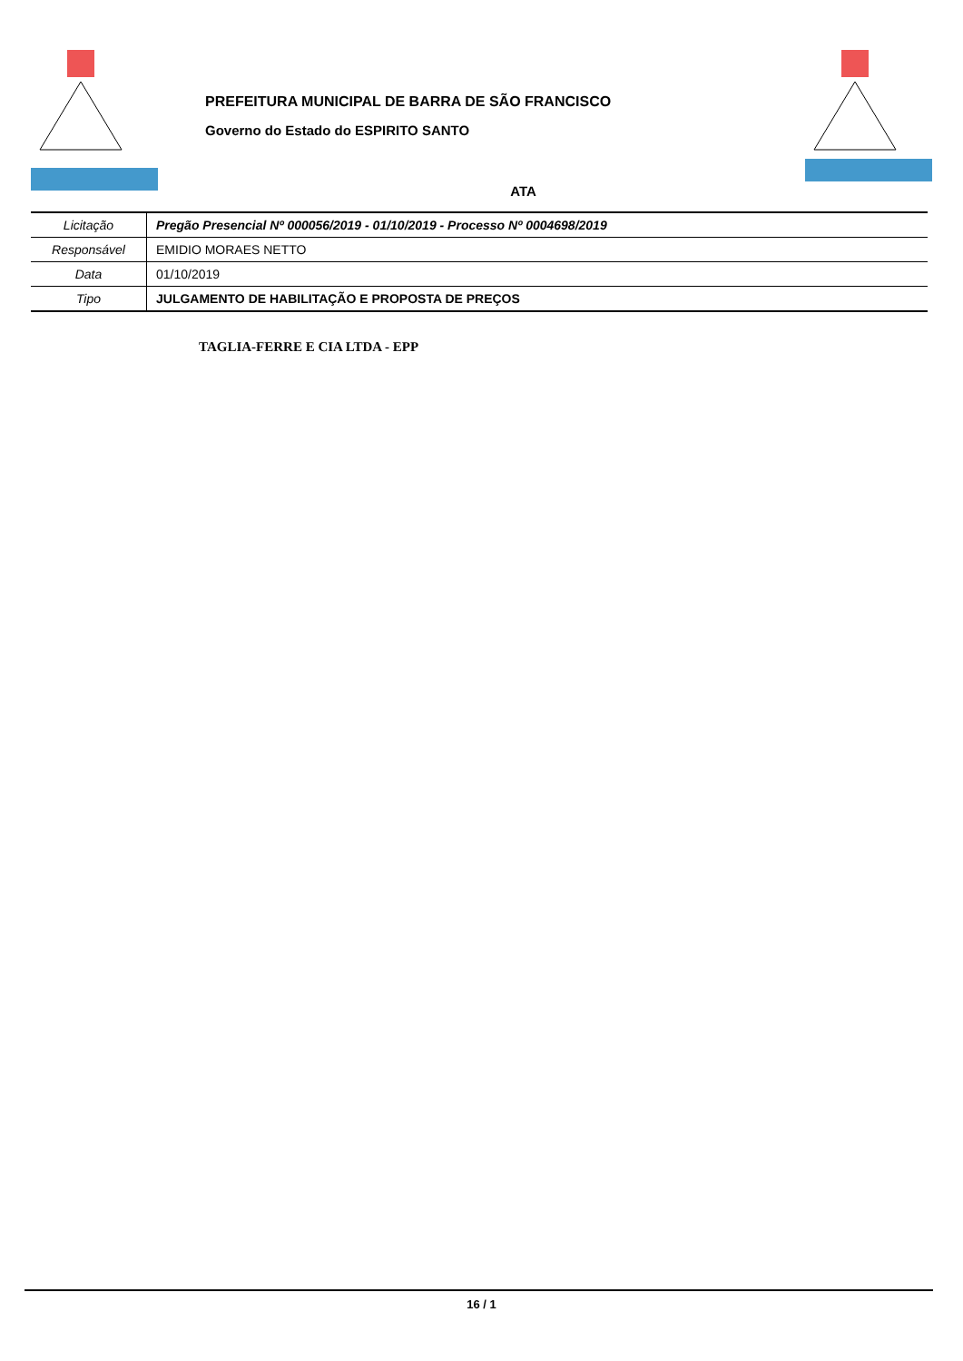PREFEITURA MUNICIPAL DE BARRA DE SÃO FRANCISCO
Governo do Estado do ESPIRITO SANTO
ATA
| Licitação | Pregão Presencial Nº 000056/2019 - 01/10/2019 - Processo Nº 0004698/2019 |
| Responsável | EMIDIO MORAES NETTO |
| Data | 01/10/2019 |
| Tipo | JULGAMENTO DE HABILITAÇÃO E PROPOSTA DE PREÇOS |
TAGLIA-FERRE E CIA LTDA - EPP
16 / 1